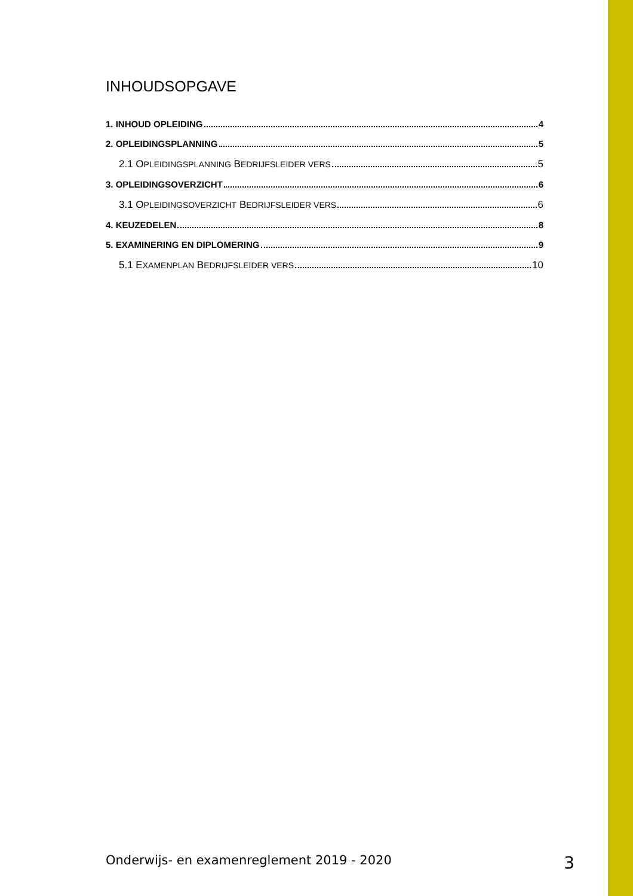INHOUDSOPGAVE
1. INHOUD OPLEIDING 4
2. OPLEIDINGSPLANNING 5
2.1 OPLEIDINGSPLANNING BEDRIJFSLEIDER VERS 5
3. OPLEIDINGSOVERZICHT 6
3.1 OPLEIDINGSOVERZICHT BEDRIJFSLEIDER VERS 6
4. KEUZEDELEN 8
5. EXAMINERING EN DIPLOMERING 9
5.1 EXAMENPLAN BEDRIJFSLEIDER VERS 10
Onderwijs- en examenreglement 2019 - 2020 3